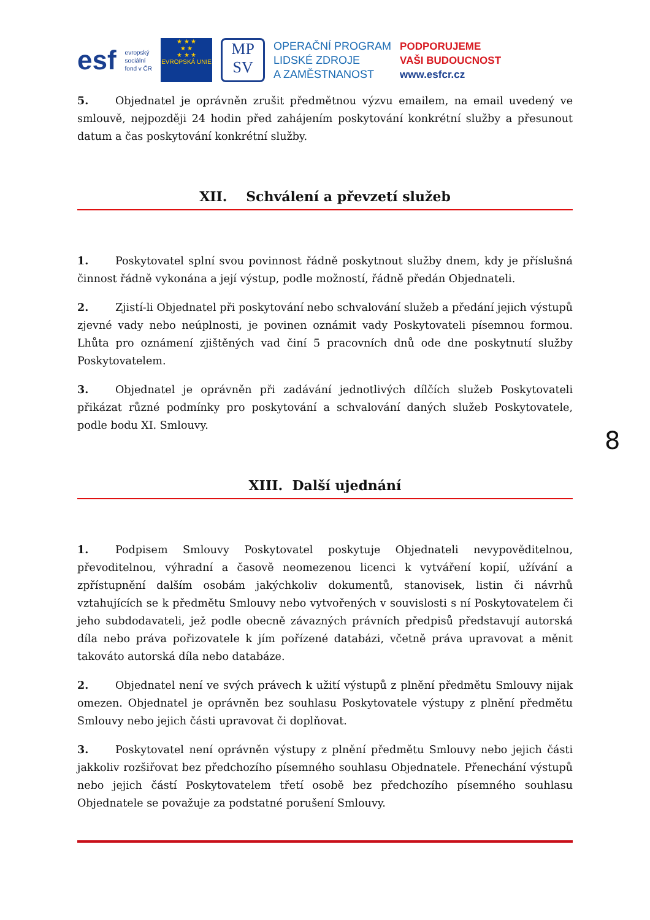esf
evropský
sociální
fond v ČR
★ ★ ★
★ ★
★ ★ ★
EVROPSKÁ UNIE
MP
SV
OPERAČNÍ PROGRAM
LIDSKÉ ZDROJE
A ZAMĚSTNANOST
PODPORUJEME
VAŠI BUDOUCNOST
www.esfcr.cz
5. Objednatel je oprávněn zrušit předmětnou výzvu emailem, na email uvedený ve smlouvě, nejpozději 24 hodin před zahájením poskytování konkrétní služby a přesunout datum a čas poskytování konkrétní služby.
XII. Schválení a převzetí služeb
1. Poskytovatel splní svou povinnost řádně poskytnout služby dnem, kdy je příslušná činnost řádně vykonána a její výstup, podle možností, řádně předán Objednateli.
2. Zjistí-li Objednatel při poskytování nebo schvalování služeb a předání jejich výstupů zjevné vady nebo neúplnosti, je povinen oznámit vady Poskytovateli písemnou formou. Lhůta pro oznámení zjištěných vad činí 5 pracovních dnů ode dne poskytnutí služby Poskytovatelem.
3. Objednatel je oprávněn při zadávání jednotlivých dílčích služeb Poskytovateli přikázat různé podmínky pro poskytování a schvalování daných služeb Poskytovatele, podle bodu XI. Smlouvy.
XIII. Další ujednání
1. Podpisem Smlouvy Poskytovatel poskytuje Objednateli nevypověditelnou, převoditelnou, výhradní a časově neomezenou licenci k vytváření kopií, užívání a zpřístupnění dalším osobám jakýchkoliv dokumentů, stanovisek, listin či návrhů vztahujících se k předmětu Smlouvy nebo vytvořených v souvislosti s ní Poskytovatelem či jeho subdodavateli, jež podle obecně závazných právních předpisů představují autorská díla nebo práva pořizovatele k jím pořízené databázi, včetně práva upravovat a měnit takováto autorská díla nebo databáze.
2. Objednatel není ve svých právech k užití výstupů z plnění předmětu Smlouvy nijak omezen. Objednatel je oprávněn bez souhlasu Poskytovatele výstupy z plnění předmětu Smlouvy nebo jejich části upravovat či doplňovat.
3. Poskytovatel není oprávněn výstupy z plnění předmětu Smlouvy nebo jejich části jakkoliv rozšiřovat bez předchozího písemného souhlasu Objednatele. Přenechání výstupů nebo jejich částí Poskytovatelem třetí osobě bez předchozího písemného souhlasu Objednatele se považuje za podstatné porušení Smlouvy.
8